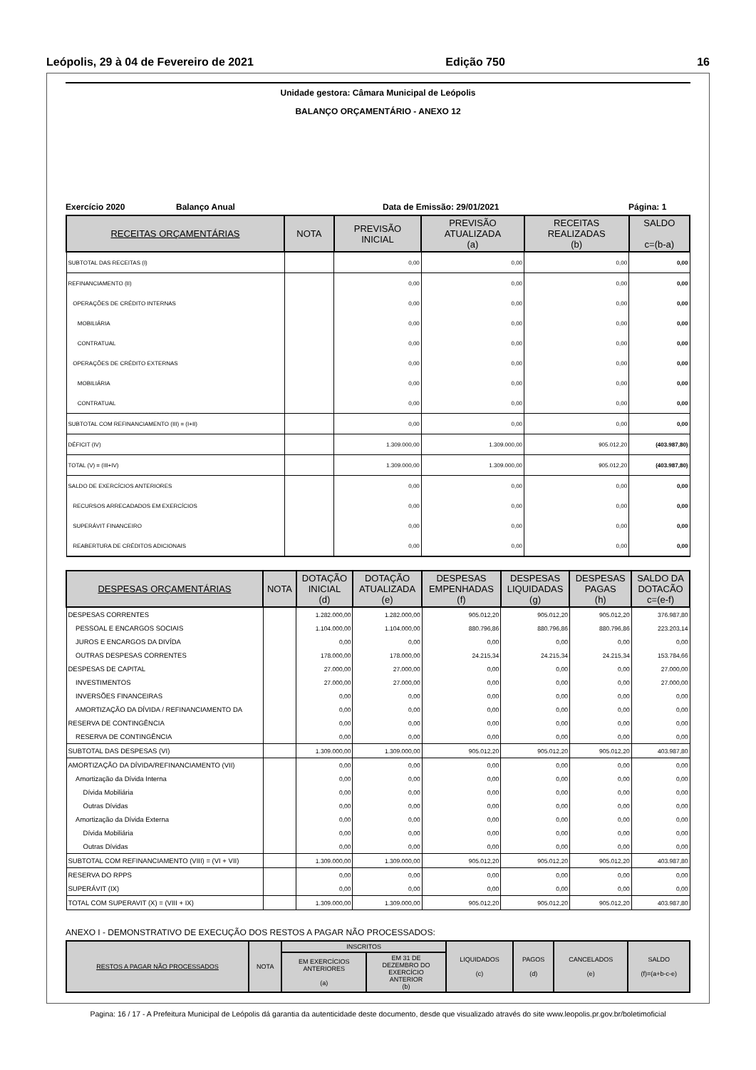Leópolis, 29 à 04 de Fevereiro de 2021 Edição 750 16
Unidade gestora: Câmara Municipal de Leópolis
BALANÇO ORÇAMENTÁRIO - ANEXO 12
Exercício 2020 Balanço Anual Data de Emissão: 29/01/2021 Página: 1
| RECEITAS ORÇAMENTÁRIAS | NOTA | PREVISÃO INICIAL | PREVISÃO ATUALIZADA (a) | RECEITAS REALIZADAS (b) | SALDO c=(b-a) |
| --- | --- | --- | --- | --- | --- |
| SUBTOTAL DAS RECEITAS (I) | | 0,00 | 0,00 | 0,00 | 0,00 |
| REFINANCIAMENTO (II) | | 0,00 | 0,00 | 0,00 | 0,00 |
| OPERAÇÕES DE CRÉDITO INTERNAS | | 0,00 | 0,00 | 0,00 | 0,00 |
| MOBILIÁRIA | | 0,00 | 0,00 | 0,00 | 0,00 |
| CONTRATUAL | | 0,00 | 0,00 | 0,00 | 0,00 |
| OPERAÇÕES DE CRÉDITO EXTERNAS | | 0,00 | 0,00 | 0,00 | 0,00 |
| MOBILIÁRIA | | 0,00 | 0,00 | 0,00 | 0,00 |
| CONTRATUAL | | 0,00 | 0,00 | 0,00 | 0,00 |
| SUBTOTAL COM REFINANCIAMENTO (III) = (I+II) | | 0,00 | 0,00 | 0,00 | 0,00 |
| DÉFICIT (IV) | | 1.309.000,00 | 1.309.000,00 | 905.012,20 | (403.987,80) |
| TOTAL (V) = (III+IV) | | 1.309.000,00 | 1.309.000,00 | 905.012,20 | (403.987,80) |
| SALDO DE EXERCÍCIOS ANTERIORES | | 0,00 | 0,00 | 0,00 | 0,00 |
| RECURSOS ARRECADADOS EM EXERCÍCIOS | | 0,00 | 0,00 | 0,00 | 0,00 |
| SUPERÁVIT FINANCEIRO | | 0,00 | 0,00 | 0,00 | 0,00 |
| REABERTURA DE CRÉDITOS ADICIONAIS | | 0,00 | 0,00 | 0,00 | 0,00 |
| DESPESAS ORÇAMENTÁRIAS | NOTA | DOTAÇÃO INICIAL (d) | DOTAÇÃO ATUALIZADA (e) | DESPESAS EMPENHADAS (f) | DESPESAS LIQUIDADAS (g) | DESPESAS PAGAS (h) | SALDO DA DOTACÃO c=(e-f) |
| --- | --- | --- | --- | --- | --- | --- | --- |
| DESPESAS CORRENTES | | 1.282.000,00 | 1.282.000,00 | 905.012,20 | 905.012,20 | 905.012,20 | 376.987,80 |
| PESSOAL E ENCARGOS SOCIAIS | | 1.104.000,00 | 1.104.000,00 | 880.796,86 | 880.796,86 | 880.796,86 | 223.203,14 |
| JUROS E ENCARGOS DA DIVÍDA | | 0,00 | 0,00 | 0,00 | 0,00 | 0,00 | 0,00 |
| OUTRAS DESPESAS CORRENTES | | 178.000,00 | 178.000,00 | 24.215,34 | 24.215,34 | 24.215,34 | 153.784,66 |
| DESPESAS DE CAPITAL | | 27.000,00 | 27.000,00 | 0,00 | 0,00 | 0,00 | 27.000,00 |
| INVESTIMENTOS | | 27.000,00 | 27.000,00 | 0,00 | 0,00 | 0,00 | 27.000,00 |
| INVERSÕES FINANCEIRAS | | 0,00 | 0,00 | 0,00 | 0,00 | 0,00 | 0,00 |
| AMORTIZAÇÃO DA DÍVIDA / REFINANCIAMENTO DA | | 0,00 | 0,00 | 0,00 | 0,00 | 0,00 | 0,00 |
| RESERVA DE CONTINGÊNCIA | | 0,00 | 0,00 | 0,00 | 0,00 | 0,00 | 0,00 |
| RESERVA DE CONTINGÊNCIA | | 0,00 | 0,00 | 0,00 | 0,00 | 0,00 | 0,00 |
| SUBTOTAL DAS DESPESAS (VI) | | 1.309.000,00 | 1.309.000,00 | 905.012,20 | 905.012,20 | 905.012,20 | 403.987,80 |
| AMORTIZAÇÃO DA DÍVIDA/REFINANCIAMENTO (VII) | | 0,00 | 0,00 | 0,00 | 0,00 | 0,00 | 0,00 |
| Amortização da Dívida Interna | | 0,00 | 0,00 | 0,00 | 0,00 | 0,00 | 0,00 |
| Dívida Mobiliária | | 0,00 | 0,00 | 0,00 | 0,00 | 0,00 | 0,00 |
| Outras Dívidas | | 0,00 | 0,00 | 0,00 | 0,00 | 0,00 | 0,00 |
| Amortização da Dívida Externa | | 0,00 | 0,00 | 0,00 | 0,00 | 0,00 | 0,00 |
| Dívida Mobiliária | | 0,00 | 0,00 | 0,00 | 0,00 | 0,00 | 0,00 |
| Outras Dívidas | | 0,00 | 0,00 | 0,00 | 0,00 | 0,00 | 0,00 |
| SUBTOTAL COM REFINANCIAMENTO (VIII) = (VI + VII) | | 1.309.000,00 | 1.309.000,00 | 905.012,20 | 905.012,20 | 905.012,20 | 403.987,80 |
| RESERVA DO RPPS | | 0,00 | 0,00 | 0,00 | 0,00 | 0,00 | 0,00 |
| SUPERÁVIT (IX) | | 0,00 | 0,00 | 0,00 | 0,00 | 0,00 | 0,00 |
| TOTAL COM SUPERAVIT (X) = (VIII + IX) | | 1.309.000,00 | 1.309.000,00 | 905.012,20 | 905.012,20 | 905.012,20 | 403.987,80 |
ANEXO I - DEMONSTRATIVO DE EXECUÇÃO DOS RESTOS A PAGAR NÃO PROCESSADOS:
| RESTOS A PAGAR NÃO PROCESSADOS | NOTA | INSCRITOS | | LIQUIDADOS (c) | PAGOS (d) | CANCELADOS (e) | SALDO (f)=(a+b-c-e) |
| --- | --- | --- | --- | --- | --- | --- | --- |
| | | EM EXERCÍCIOS ANTERIORES (a) | EM 31 DE DEZEMBRO DO EXERCÍCIO ANTERIOR (b) | | | | |
Pagina: 16 / 17 - A Prefeitura Municipal de Leópolis dá garantia da autenticidade deste documento, desde que visualizado através do site www.leopolis.pr.gov.br/boletimoficial